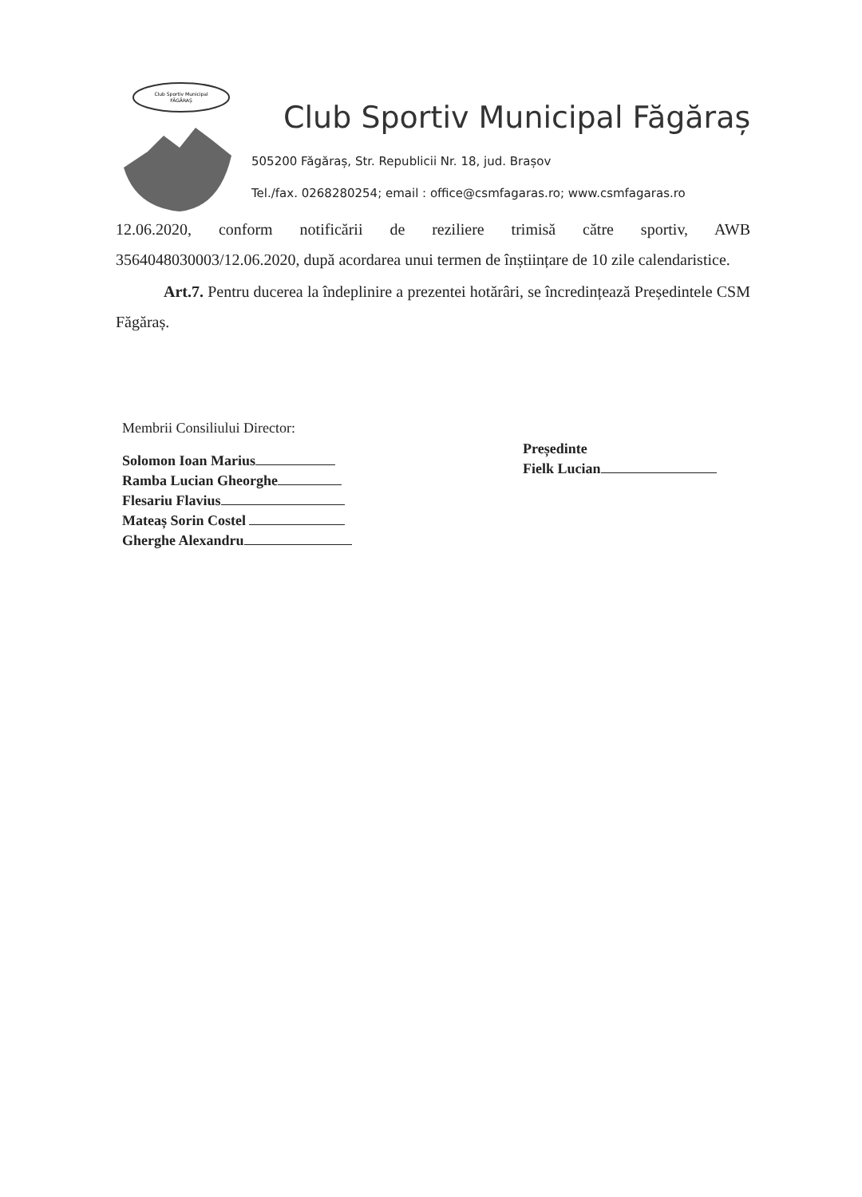Club Sportiv Municipal
FĂGĂRAȘ
Club Sportiv Municipal Făgăraș
505200 Făgăraș, Str. Republicii Nr. 18, jud. Brașov
Tel./fax. 0268280254; email : office@csmfagaras.ro; www.csmfagaras.ro
12.06.2020, conform notificării de reziliere trimisă către sportiv, AWB 3564048030003/12.06.2020, după acordarea unui termen de înștiințare de 10 zile calendaristice.
Art.7. Pentru ducerea la îndeplinire a prezentei hotărâri, se încredințează Președintele CSM Făgăraș.
Membrii Consiliului Director:
Solomon Ioan Marius
Ramba Lucian Gheorghe
Flesariu Flavius
Mateaș Sorin Costel
Gherghe Alexandru
Președinte
Fielk Lucian